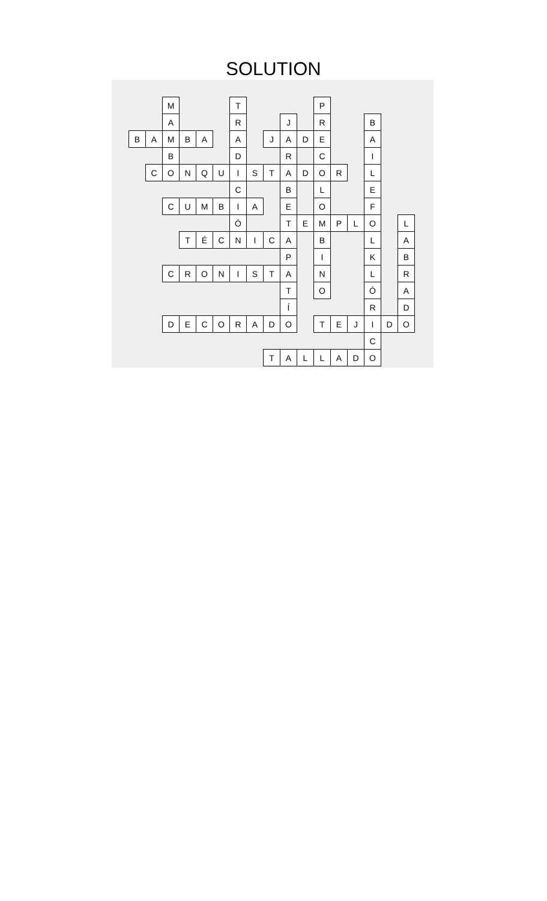SOLUTION
| | | M | | | | T | | | | | P | | | | | |
| | | A | | | | R | | | J | | R | | | B | | |
| B | A | M | B | A | | A | | J | A | D | E | | | A | | |
| | | B | | | | D | | | R | | C | | | I | | |
| | C | O | N | Q | U | I | S | T | A | D | O | R | | L | | |
| | | | | | | C | | | B | | L | | | E | | |
| | | C | U | M | B | I | A | | E | | O | | | F | | |
| | | | | | | Ó | | | T | E | M | P | L | O | | L |
| | | | T | É | C | N | I | C | A | | B | | | L | | A |
| | | | | | | | | | P | | I | | | K | | B |
| | | C | R | O | N | I | S | T | A | | N | | | L | | R |
| | | | | | | | | | T | | O | | | Ó | | A |
| | | | | | | | | | Í | | | | | R | | D |
| | | D | E | C | O | R | A | D | O | | T | E | J | I | D | O |
| | | | | | | | | | | | | | | C | | |
| | | | | | | | | T | A | L | L | A | D | O | | |